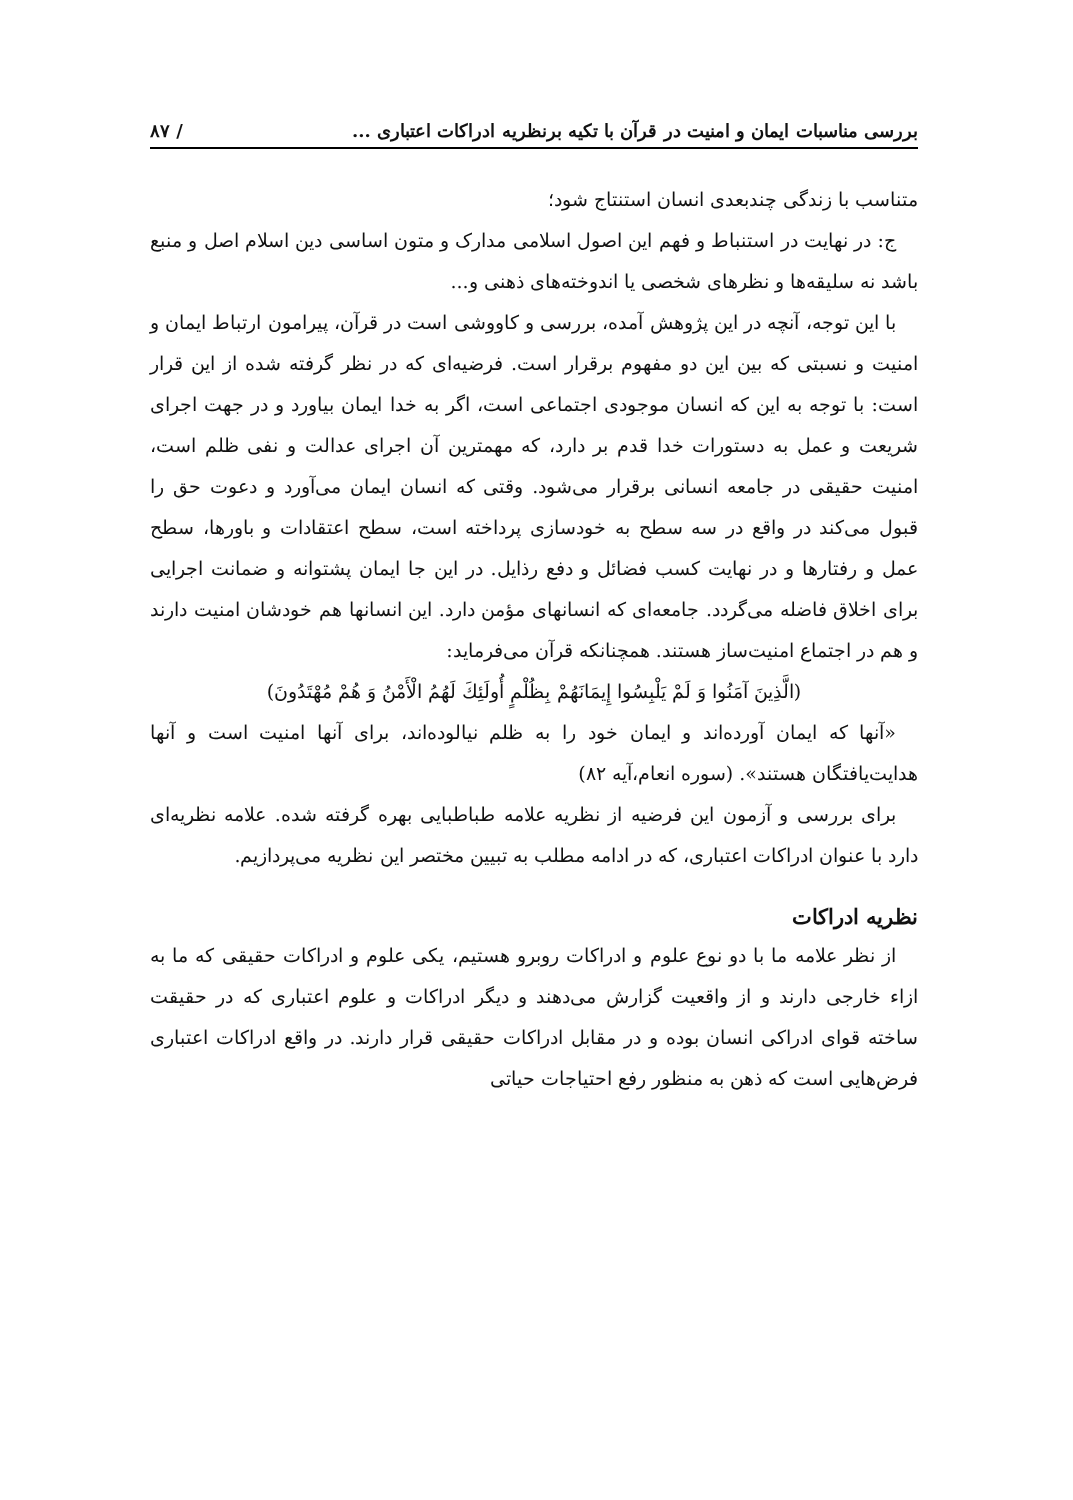بررسی مناسبات ایمان و امنیت در قرآن با تکیه برنظریه ادراکات اعتباری ... / ۸۷
متناسب با زندگی چندبعدی انسان استنتاج شود؛
ج: در نهایت در استنباط و فهم این اصول اسلامی مدارک و متون اساسی دین اسلام اصل و منبع باشد نه سلیقه‌ها و نظرهای شخصی یا اندوخته‌های ذهنی و...
با این توجه، آنچه در این پژوهش آمده، بررسی و کاووشی است در قرآن، پیرامون ارتباط ایمان و امنیت و نسبتی که بین این دو مفهوم برقرار است. فرضیه‌ای که در نظر گرفته شده از این قرار است: با توجه به این که انسان موجودی اجتماعی است، اگر به خدا ایمان بیاورد و در جهت اجرای شریعت و عمل به دستورات خدا قدم بر دارد، که مهمترین آن اجرای عدالت و نفی ظلم است، امنیت حقیقی در جامعه انسانی برقرار می‌شود. وقتی که انسان ایمان می‌آورد و دعوت حق را قبول می‌کند در واقع در سه سطح به خودسازی پرداخته است، سطح اعتقادات و باورها، سطح عمل و رفتارها و در نهایت کسب فضائل و دفع رذایل. در این جا ایمان پشتوانه و ضمانت اجرایی برای اخلاق فاضله می‌گردد. جامعه‌ای که انسانهای مؤمن دارد. این انسانها هم خودشان امنیت دارند و هم در اجتماع امنیت‌ساز هستند. همچنانکه قرآن می‌فرماید:
(الَّذِينَ آمَنُوا وَ لَمْ يَلْبِسُوا إِيمَانَهُمْ بِظُلْمٍ أُولَئِكَ لَهُمُ الْأَمْنُ وَ هُمْ مُهْتَدُونَ)
«آنها که ایمان آورده‌اند و ایمان خود را به ظلم نیالوده‌اند، برای آنها امنیت است و آنها هدایت‌یافتگان هستند». (سوره انعام،آیه ۸۲)
برای بررسی و آزمون این فرضیه از نظریه علامه طباطبایی بهره گرفته شده. علامه نظریه‌ای دارد با عنوان ادراکات اعتباری، که در ادامه مطلب به تبیین مختصر این نظریه می‌پردازیم.
نظریه ادراکات
از نظر علامه ما با دو نوع علوم و ادراکات روبرو هستیم، یکی علوم و ادراکات حقیقی که ما به ازاء خارجی دارند و از واقعیت گزارش می‌دهند و دیگر ادراکات و علوم اعتباری که در حقیقت ساخته قوای ادراکی انسان بوده و در مقابل ادراکات حقیقی قرار دارند. در واقع ادراکات اعتباری فرض‌هایی است که ذهن به منظور رفع احتیاجات حیاتی